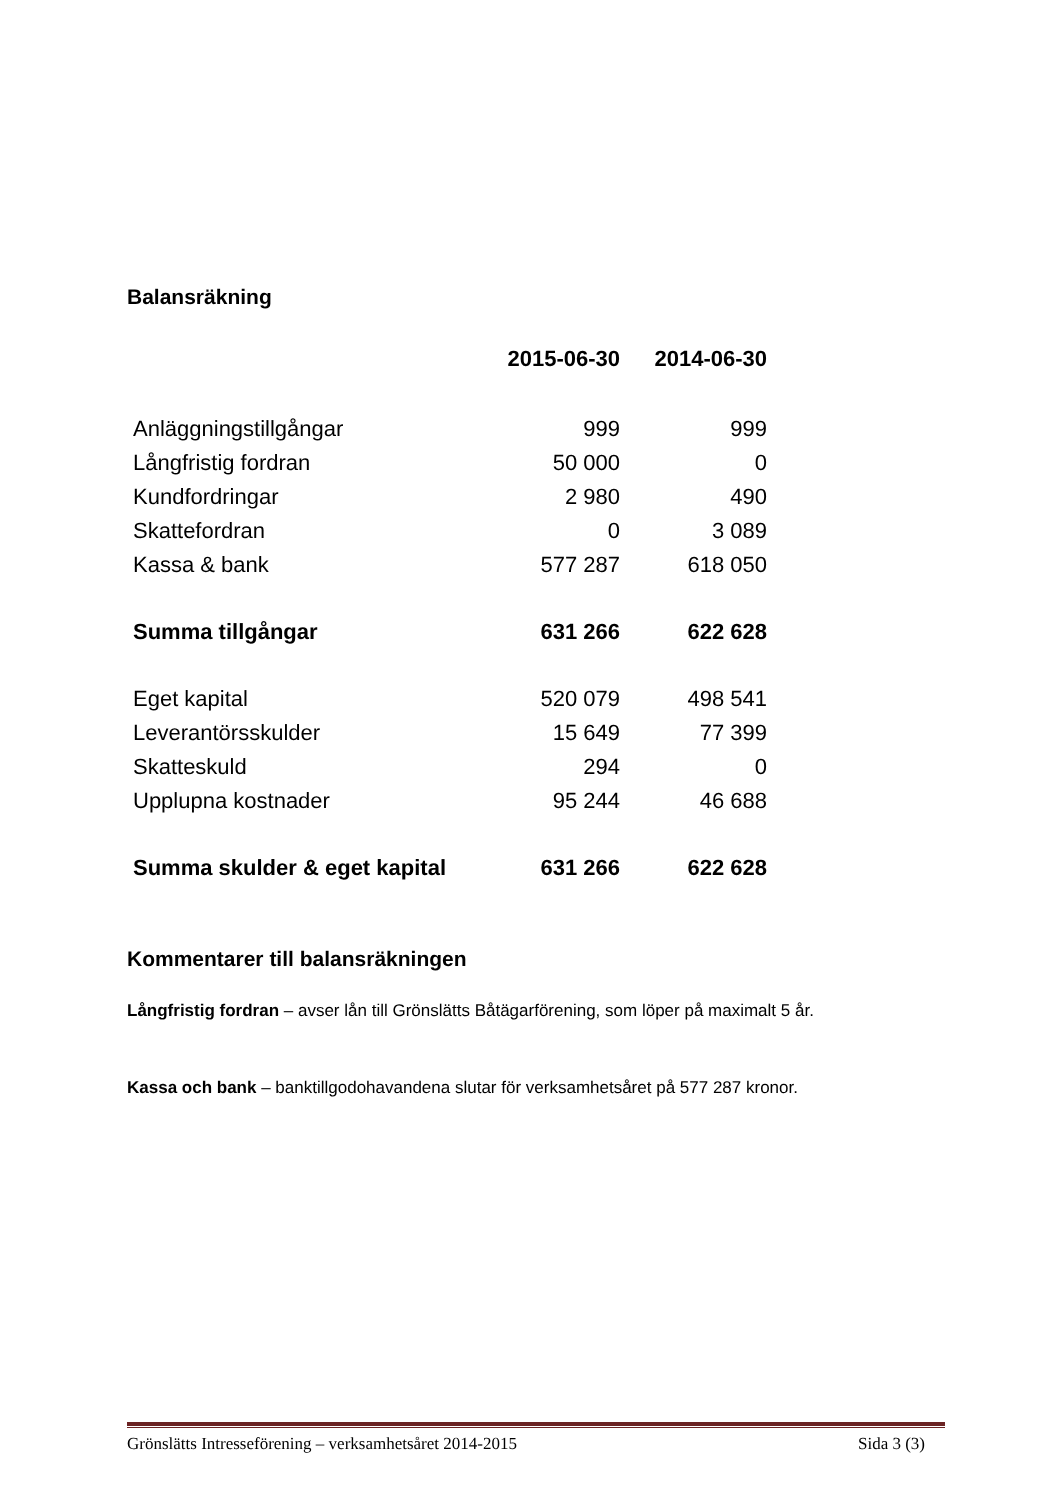Balansräkning
| | 2015-06-30 | 2014-06-30 |
| Anläggningstillgångar | 999 | 999 |
| Långfristig fordran | 50 000 | 0 |
| Kundfordringar | 2 980 | 490 |
| Skattefordran | 0 | 3 089 |
| Kassa & bank | 577 287 | 618 050 |
| Summa tillgångar | 631 266 | 622 628 |
| Eget kapital | 520 079 | 498 541 |
| Leverantörsskulder | 15 649 | 77 399 |
| Skatteskuld | 294 | 0 |
| Upplupna kostnader | 95 244 | 46 688 |
| Summa skulder & eget kapital | 631 266 | 622 628 |
Kommentarer till balansräkningen
Långfristig fordran – avser lån till Grönslätts Båtägarförening, som löper på maximalt 5 år.
Kassa och bank – banktillgodohavandena slutar för verksamhetsåret på 577 287 kronor.
Grönslätts Intresseförening – verksamhetsåret 2014-2015 Sida 3 (3)